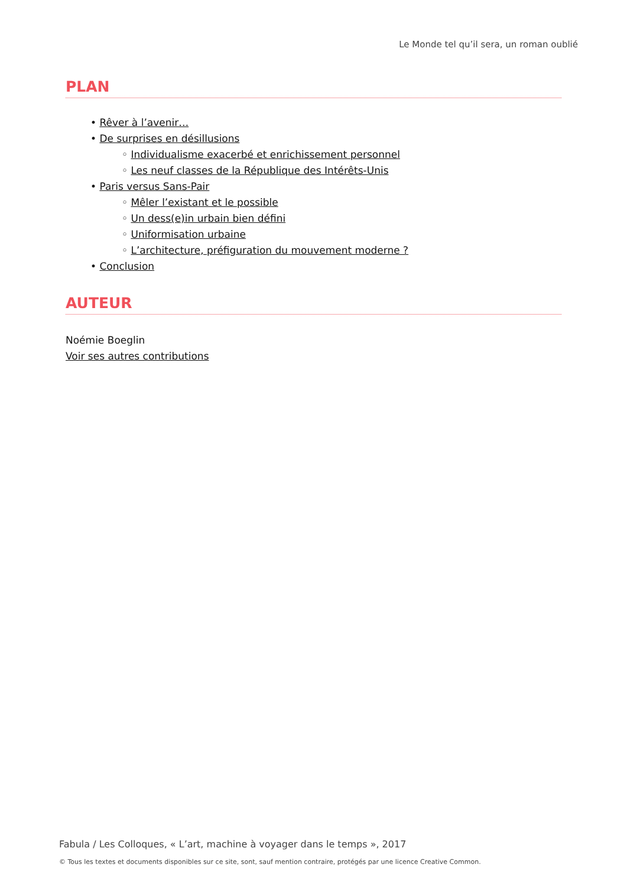Le Monde tel qu’il sera, un roman oublié
PLAN
• Rêver à l’avenir…
• De surprises en désillusions
◦ Individualisme exacerbé et enrichissement personnel
◦ Les neuf classes de la République des Intérêts-Unis
• Paris versus Sans-Pair
◦ Mêler l’existant et le possible
◦ Un dess(e)in urbain bien défini
◦ Uniformisation urbaine
◦ L’architecture, préfiguration du mouvement moderne ?
• Conclusion
AUTEUR
Noémie Boeglin
Voir ses autres contributions
Fabula / Les Colloques, « L’art, machine à voyager dans le temps », 2017
© Tous les textes et documents disponibles sur ce site, sont, sauf mention contraire, protégés par une licence Creative Common.